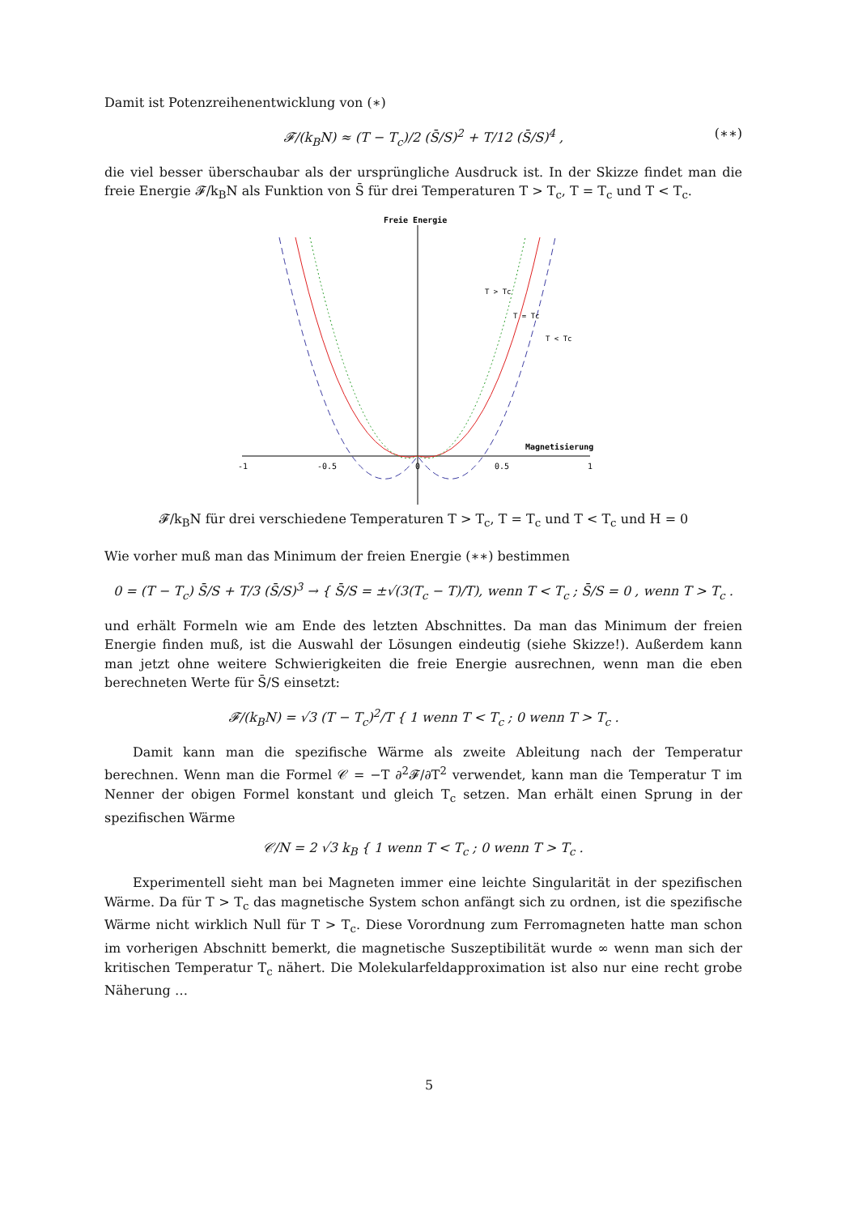Damit ist Potenzreihenentwicklung von (∗)
𝓕/(k<sub>B</sub>N) ≈ (T − T<sub>c</sub>)/2 (S̄/S)<sup>2</sup> + T/12 (S̄/S)<sup>4</sup> , (∗∗)
die viel besser überschaubar als der ursprüngliche Ausdruck ist. In der Skizze findet man die freie Energie 𝓕/k<sub>B</sub>N als Funktion von S̄ für drei Temperaturen T > T<sub>c</sub>, T = T<sub>c</sub> und T < T<sub>c</sub>.
Freie Energie
T > Tc
T = Tc
T < Tc
Magnetisierung
-1
-0.5
0
0.5
1
𝓕/k<sub>B</sub>N für drei verschiedene Temperaturen T > T<sub>c</sub>, T = T<sub>c</sub> und T < T<sub>c</sub> und H = 0
Wie vorher muß man das Minimum der freien Energie (∗∗) bestimmen
0 = (T − T<sub>c</sub>) S̄/S + T/3 (S̄/S)<sup>3</sup> → { S̄/S = ±√(3(T<sub>c</sub> − T)/T), wenn T < T<sub>c</sub> ; S̄/S = 0 , wenn T > T<sub>c</sub> .
und erhält Formeln wie am Ende des letzten Abschnittes. Da man das Minimum der freien Energie finden muß, ist die Auswahl der Lösungen eindeutig (siehe Skizze!). Außerdem kann man jetzt ohne weitere Schwierigkeiten die freie Energie ausrechnen, wenn man die eben berechneten Werte für S̄/S einsetzt:
𝓕/(k<sub>B</sub>N) = √3 (T − T<sub>c</sub>)<sup>2</sup>/T { 1 wenn T < T<sub>c</sub> ; 0 wenn T > T<sub>c</sub> .
Damit kann man die spezifische Wärme als zweite Ableitung nach der Temperatur berechnen. Wenn man die Formel 𝒞 = −T ∂<sup>2</sup>𝓕/∂T<sup>2</sup> verwendet, kann man die Temperatur T im Nenner der obigen Formel konstant und gleich T<sub>c</sub> setzen. Man erhält einen Sprung in der spezifischen Wärme
𝒞/N = 2 √3 k<sub>B</sub> { 1 wenn T < T<sub>c</sub> ; 0 wenn T > T<sub>c</sub> .
Experimentell sieht man bei Magneten immer eine leichte Singularität in der spezifischen Wärme. Da für T > T<sub>c</sub> das magnetische System schon anfängt sich zu ordnen, ist die spezifische Wärme nicht wirklich Null für T > T<sub>c</sub>. Diese Vorordnung zum Ferromagneten hatte man schon im vorherigen Abschnitt bemerkt, die magnetische Suszeptibilität wurde ∞ wenn man sich der kritischen Temperatur T<sub>c</sub> nähert. Die Molekularfeldapproximation ist also nur eine recht grobe Näherung …
5